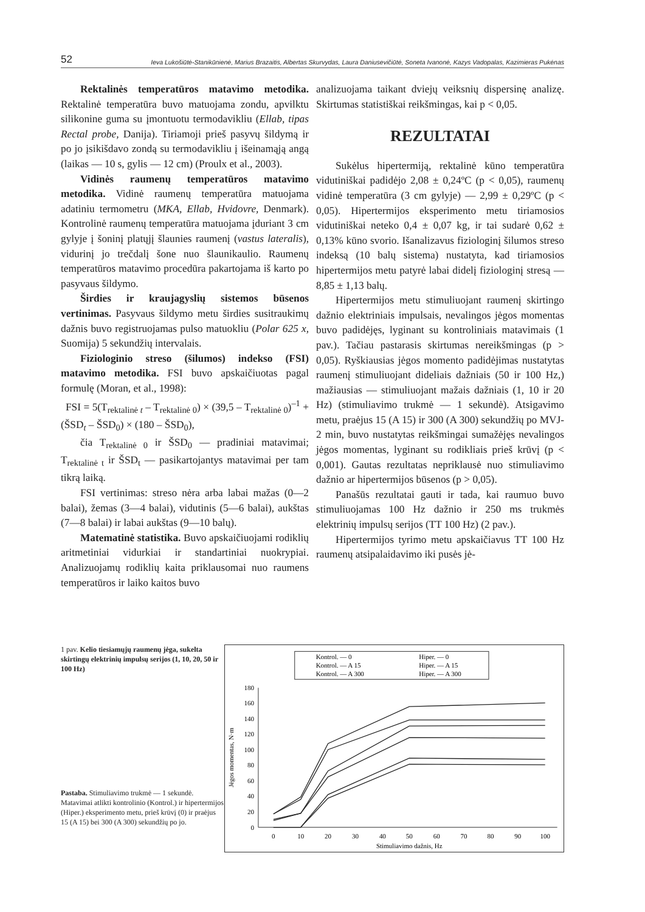52 Ieva Lukošiūtė-Stanikūnienė, Marius Brazaitis, Albertas Skurvydas, Laura Daniusevičiūtė, Soneta Ivanonė, Kazys Vadopalas, Kazimieras Pukėnas
Rektalinės temperatūros matavimo metodika. Rektalinė temperatūra buvo matuojama zondu, apvilktu silikonine guma su įmontuotu termodavikliu (Ellab, tipas Rectal probe, Danija). Tiriamoji prieš pasyvų šildymą ir po jo įsikišdavo zondą su termodavikliu į išeinamąją angą (laikas — 10 s, gylis — 12 cm) (Proulx et al., 2003).
Vidinės raumenų temperatūros matavimo metodika. Vidinė raumenų temperatūra matuojama adatiniu termometru (MKA, Ellab, Hvidovre, Denmark). Kontrolinė raumenų temperatūra matuojama įduriant 3 cm gylyje į šoninį platųjį šlaunies raumenį (vastus lateralis), vidurinį jo trečdalį šone nuo šlaunikaulio. Raumenų temperatūros matavimo procedūra pakartojama iš karto po pasyvaus šildymo.
Širdies ir kraujagyslių sistemos būsenos vertinimas. Pasyvaus šildymo metu širdies susitraukimų dažnis buvo registruojamas pulso matuokliu (Polar 625 x, Suomija) 5 sekundžių intervalais.
Fiziologinio streso (šilumos) indekso (FSI) matavimo metodika. FSI buvo apskaičiuotas pagal formulę (Moran, et al., 1998):
FSI = 5(T<sub>rektalinė t</sub> – T<sub>rektalinė 0</sub>) × (39,5 – T<sub>rektalinė 0</sub>)<sup>–1</sup> + (ŠSD<sub>t</sub> – ŠSD<sub>0</sub>) × (180 – ŠSD<sub>0</sub>),
čia T<sub>rektalinė 0</sub> ir ŠSD<sub>0</sub> — pradiniai matavimai; T<sub>rektalinė t</sub> ir ŠSD<sub>t</sub> — pasikartojantys matavimai per tam tikrą laiką.
FSI vertinimas: streso nėra arba labai mažas (0—2 balai), žemas (3—4 balai), vidutinis (5—6 balai), aukštas (7—8 balai) ir labai aukštas (9—10 balų).
Matematinė statistika. Buvo apskaičiuojami rodiklių aritmetiniai vidurkiai ir standartiniai nuokrypiai. Analizuojamų rodiklių kaita priklausomai nuo raumens temperatūros ir laiko kaitos buvo
analizuojama taikant dviejų veiksnių dispersinę analizę. Skirtumas statistiškai reikšmingas, kai p < 0,05.
REZULTATAI
Sukėlus hipertermiją, rektalinė kūno temperatūra vidutiniškai padidėjo 2,08 ± 0,24ºC (p < 0,05), raumenų vidinė temperatūra (3 cm gylyje) — 2,99 ± 0,29ºC (p < 0,05). Hipertermijos eksperimento metu tiriamosios vidutiniškai neteko 0,4 ± 0,07 kg, ir tai sudarė 0,62 ± 0,13% kūno svorio. Išanalizavus fiziologinį šilumos streso indeksą (10 balų sistema) nustatyta, kad tiriamosios hipertermijos metu patyrė labai didelį fiziologinį stresą — 8,85 ± 1,13 balų.
Hipertermijos metu stimuliuojant raumenį skirtingo dažnio elektriniais impulsais, nevalingos jėgos momentas buvo padidėjęs, lyginant su kontroliniais matavimais (1 pav.). Tačiau pastarasis skirtumas nereikšmingas (p > 0,05). Ryškiausias jėgos momento padidėjimas nustatytas raumenį stimuliuojant dideliais dažniais (50 ir 100 Hz,) mažiausias — stimuliuojant mažais dažniais (1, 10 ir 20 Hz) (stimuliavimo trukmė — 1 sekundė). Atsigavimo metu, praėjus 15 (A 15) ir 300 (A 300) sekundžių po MVJ-2 min, buvo nustatytas reikšmingai sumažėjęs nevalingos jėgos momentas, lyginant su rodikliais prieš krūvį (p < 0,001). Gautas rezultatas nepriklausė nuo stimuliavimo dažnio ar hipertermijos būsenos (p > 0,05).
Panašūs rezultatai gauti ir tada, kai raumuo buvo stimuliuojamas 100 Hz dažnio ir 250 ms trukmės elektrinių impulsų serijos (TT 100 Hz) (2 pav.).
Hipertermijos tyrimo metu apskaičiavus TT 100 Hz raumenų atsipalaidavimo iki pusės jė-
1 pav. Kelio tiesiamųjų raumenų jėga, sukelta skirtingų elektrinių impulsų serijos (1, 10, 20, 50 ir 100 Hz)
Pastaba. Stimuliavimo trukmė — 1 sekundė. Matavimai atlikti kontrolinio (Kontrol.) ir hipertermijos (Hiper.) eksperimento metu, prieš krūvį (0) ir praėjus 15 (A 15) bei 300 (A 300) sekundžių po jo.
Kontrol. — 0
Hiper. — 0
Kontrol. — A 15
Hiper. — A 15
Kontrol. — A 300
Hiper. — A 300
0
20
40
60
80
100
120
140
160
180
0
10
20
30
40
50
60
70
80
90
100
Stimuliavimo dažnis, Hz
Jėgos momentas, N·m